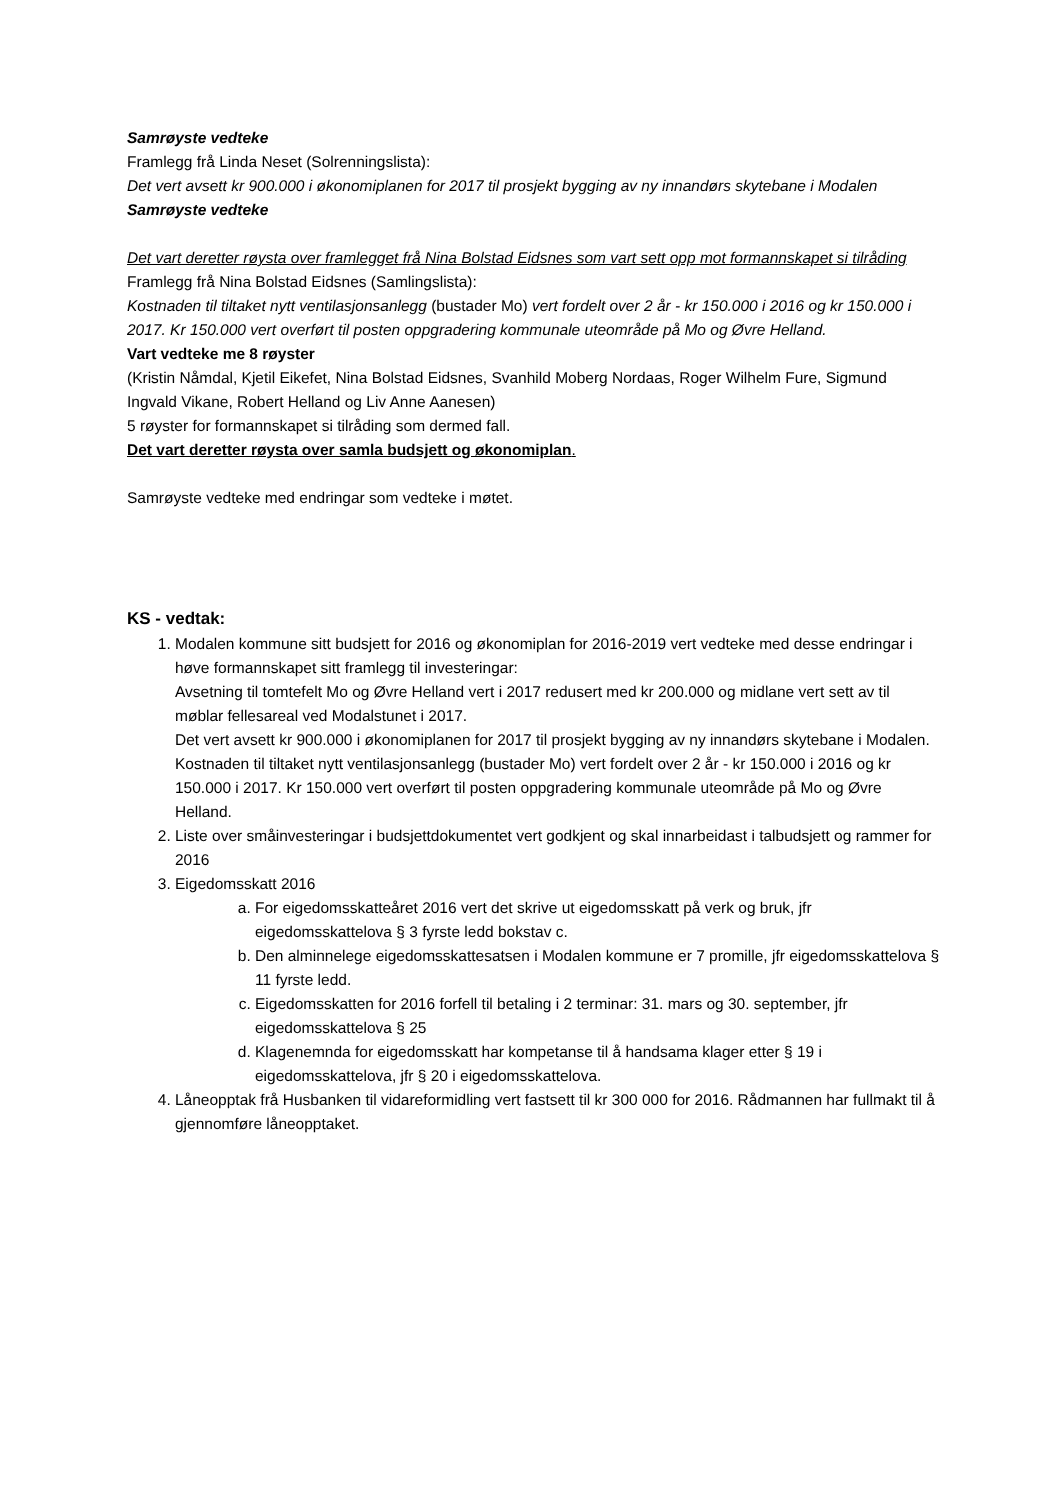Samrøyste vedteke
Framlegg frå Linda Neset (Solrenningslista):
Det vert avsett kr 900.000 i økonomiplanen for 2017 til prosjekt bygging av ny innandørs skytebane i Modalen
Samrøyste vedteke
Det vart deretter røysta over framlegget frå Nina Bolstad Eidsnes som vart sett opp mot formannskapet si tilråding
Framlegg frå Nina Bolstad Eidsnes (Samlingslista):
Kostnaden til tiltaket nytt ventilasjonsanlegg (bustader Mo) vert fordelt over 2 år - kr 150.000 i 2016 og kr 150.000 i 2017. Kr 150.000 vert overført til posten oppgradering kommunale uteområde på Mo og Øvre Helland.
Vart vedteke me 8 røyster
(Kristin Nåmdal, Kjetil Eikefet, Nina Bolstad Eidsnes, Svanhild Moberg Nordaas, Roger Wilhelm Fure, Sigmund Ingvald Vikane, Robert Helland og Liv Anne Aanesen)
5 røyster for formannskapet si tilråding som dermed fall.
Det vart deretter røysta over samla budsjett og økonomiplan.
Samrøyste vedteke med endringar som vedteke i møtet.
KS - vedtak:
1. Modalen kommune sitt budsjett for 2016 og økonomiplan for 2016-2019 vert vedteke med desse endringar i høve formannskapet sitt framlegg til investeringar:
Avsetning til tomtefelt Mo og Øvre Helland vert i 2017 redusert med kr 200.000 og midlane vert sett av til møblar fellesareal ved Modalstunet i 2017.
Det vert avsett kr 900.000 i økonomiplanen for 2017 til prosjekt bygging av ny innandørs skytebane i Modalen.
Kostnaden til tiltaket nytt ventilasjonsanlegg (bustader Mo) vert fordelt over 2 år - kr 150.000 i 2016 og kr 150.000 i 2017. Kr 150.000 vert overført til posten oppgradering kommunale uteområde på Mo og Øvre Helland.
2. Liste over småinvesteringar i budsjettdokumentet vert godkjent og skal innarbeidast i talbudsjett og rammer for 2016
3. Eigedomsskatt 2016
a. For eigedomsskatteåret 2016 vert det skrive ut eigedomsskatt på verk og bruk, jfr eigedomsskattelova § 3 fyrste ledd bokstav c.
b. Den alminnelege eigedomsskattesatsen i Modalen kommune er 7 promille, jfr eigedomsskattelova § 11 fyrste ledd.
c. Eigedomsskatten for 2016 forfell til betaling i 2 terminar: 31. mars og 30. september, jfr eigedomsskattelova § 25
d. Klagenemnda for eigedomsskatt har kompetanse til å handsama klager etter § 19 i eigedomsskattelova, jfr § 20 i eigedomsskattelova.
4. Låneopptak frå Husbanken til vidareformidling vert fastsett til kr 300 000 for 2016. Rådmannen har fullmakt til å gjennomføre låneopptaket.